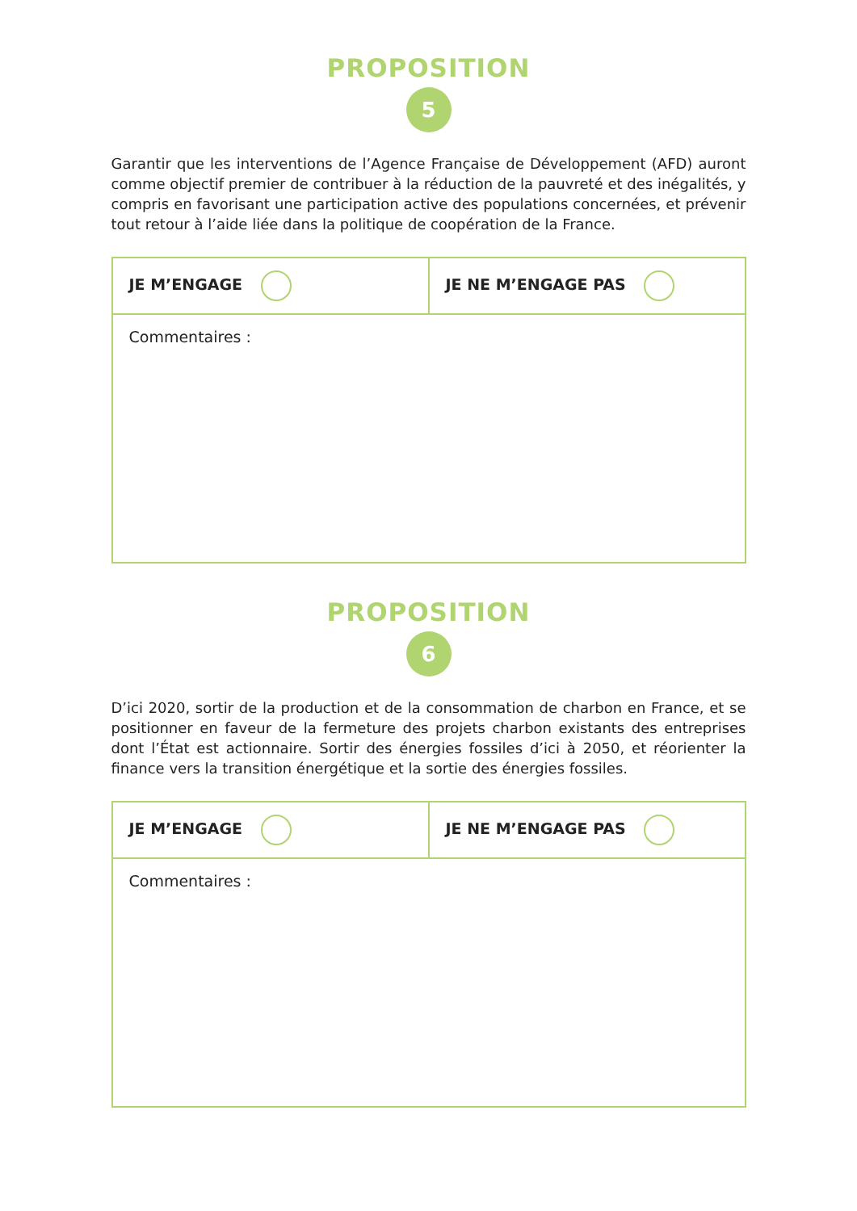PROPOSITION
5
Garantir que les interventions de l’Agence Française de Développement (AFD) auront comme objectif premier de contribuer à la réduction de la pauvreté et des inégalités, y compris en favorisant une participation active des populations concernées, et prévenir tout retour à l’aide liée dans la politique de coopération de la France.
| JE M’ENGAGE | JE NE M’ENGAGE PAS |
| Commentaires : | |
PROPOSITION
6
D’ici 2020, sortir de la production et de la consommation de charbon en France, et se positionner en faveur de la fermeture des projets charbon existants des entreprises dont l’État est actionnaire. Sortir des énergies fossiles d’ici à 2050, et réorienter la finance vers la transition énergétique et la sortie des énergies fossiles.
| JE M’ENGAGE | JE NE M’ENGAGE PAS |
| Commentaires : | |